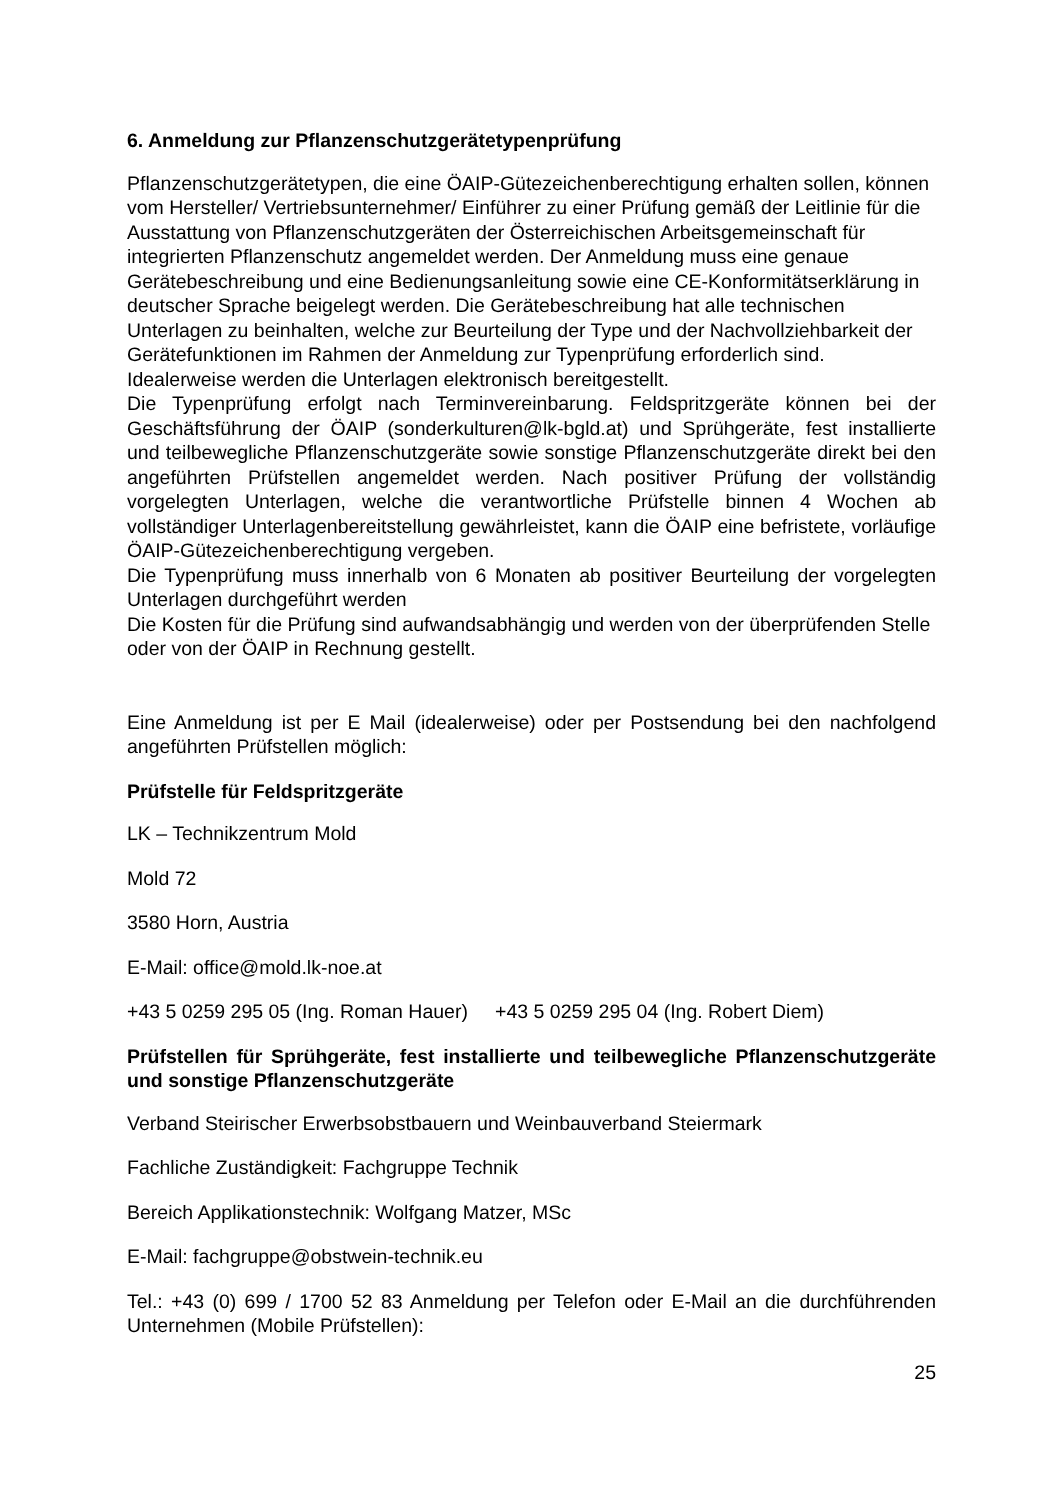6. Anmeldung zur Pflanzenschutzgerätetypenprüfung
Pflanzenschutzgerätetypen, die eine ÖAIP-Gütezeichenberechtigung erhalten sollen, können vom Hersteller/ Vertriebsunternehmer/ Einführer zu einer Prüfung gemäß der Leitlinie für die Ausstattung von Pflanzenschutzgeräten der Österreichischen Arbeitsgemeinschaft für integrierten Pflanzenschutz angemeldet werden. Der Anmeldung muss eine genaue Gerätebeschreibung und eine Bedienungsanleitung sowie eine CE-Konformitätserklärung in deutscher Sprache beigelegt werden. Die Gerätebeschreibung hat alle technischen Unterlagen zu beinhalten, welche zur Beurteilung der Type und der Nachvollziehbarkeit der Gerätefunktionen im Rahmen der Anmeldung zur Typenprüfung erforderlich sind. Idealerweise werden die Unterlagen elektronisch bereitgestellt.
Die Typenprüfung erfolgt nach Terminvereinbarung. Feldspritzgeräte können bei der Geschäftsführung der ÖAIP (sonderkulturen@lk-bgld.at) und Sprühgeräte, fest installierte und teilbewegliche Pflanzenschutzgeräte sowie sonstige Pflanzenschutzgeräte direkt bei den angeführten Prüfstellen angemeldet werden. Nach positiver Prüfung der vollständig vorgelegten Unterlagen, welche die verantwortliche Prüfstelle binnen 4 Wochen ab vollständiger Unterlagenbereitstellung gewährleistet, kann die ÖAIP eine befristete, vorläufige ÖAIP-Gütezeichenberechtigung vergeben.
Die Typenprüfung muss innerhalb von 6 Monaten ab positiver Beurteilung der vorgelegten Unterlagen durchgeführt werden
Die Kosten für die Prüfung sind aufwandsabhängig und werden von der überprüfenden Stelle oder von der ÖAIP in Rechnung gestellt.
Eine Anmeldung ist per E Mail (idealerweise) oder per Postsendung bei den nachfolgend angeführten Prüfstellen möglich:
Prüfstelle für Feldspritzgeräte
LK – Technikzentrum Mold
Mold 72
3580 Horn, Austria
E-Mail: office@mold.lk-noe.at
+43 5 0259 295 05 (Ing. Roman Hauer) +43 5 0259 295 04 (Ing. Robert Diem)
Prüfstellen für Sprühgeräte, fest installierte und teilbewegliche Pflanzenschutzgeräte und sonstige Pflanzenschutzgeräte
Verband Steirischer Erwerbsobstbauern und Weinbauverband Steiermark
Fachliche Zuständigkeit: Fachgruppe Technik
Bereich Applikationstechnik: Wolfgang Matzer, MSc
E-Mail: fachgruppe@obstwein-technik.eu
Tel.: +43 (0) 699 / 1700 52 83 Anmeldung per Telefon oder E-Mail an die durchführenden Unternehmen (Mobile Prüfstellen):
25